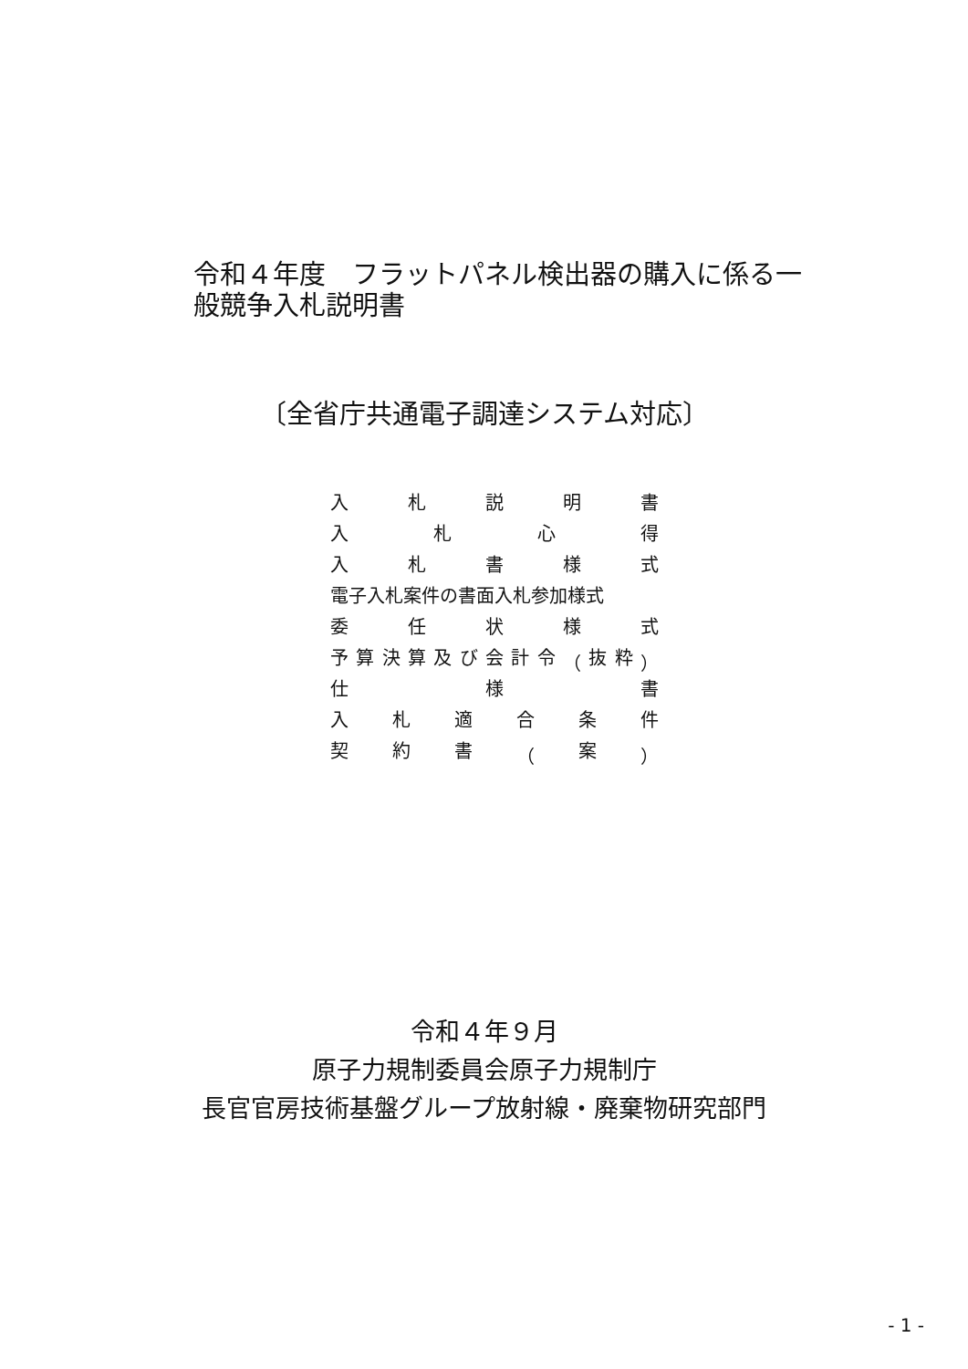令和４年度　フラットパネル検出器の購入に係る一般競争入札説明書
〔全省庁共通電子調達システム対応〕
入札説明書
入札心得
入札書様式
電子入札案件の書面入札参加様式
委任状様式
予算決算及び会計令 （ 抜粋 ）
仕様書
入札適合条件
契約書 （ 案 ）
令和４年９月
原子力規制委員会原子力規制庁
長官官房技術基盤グループ放射線・廃棄物研究部門
- 1 -